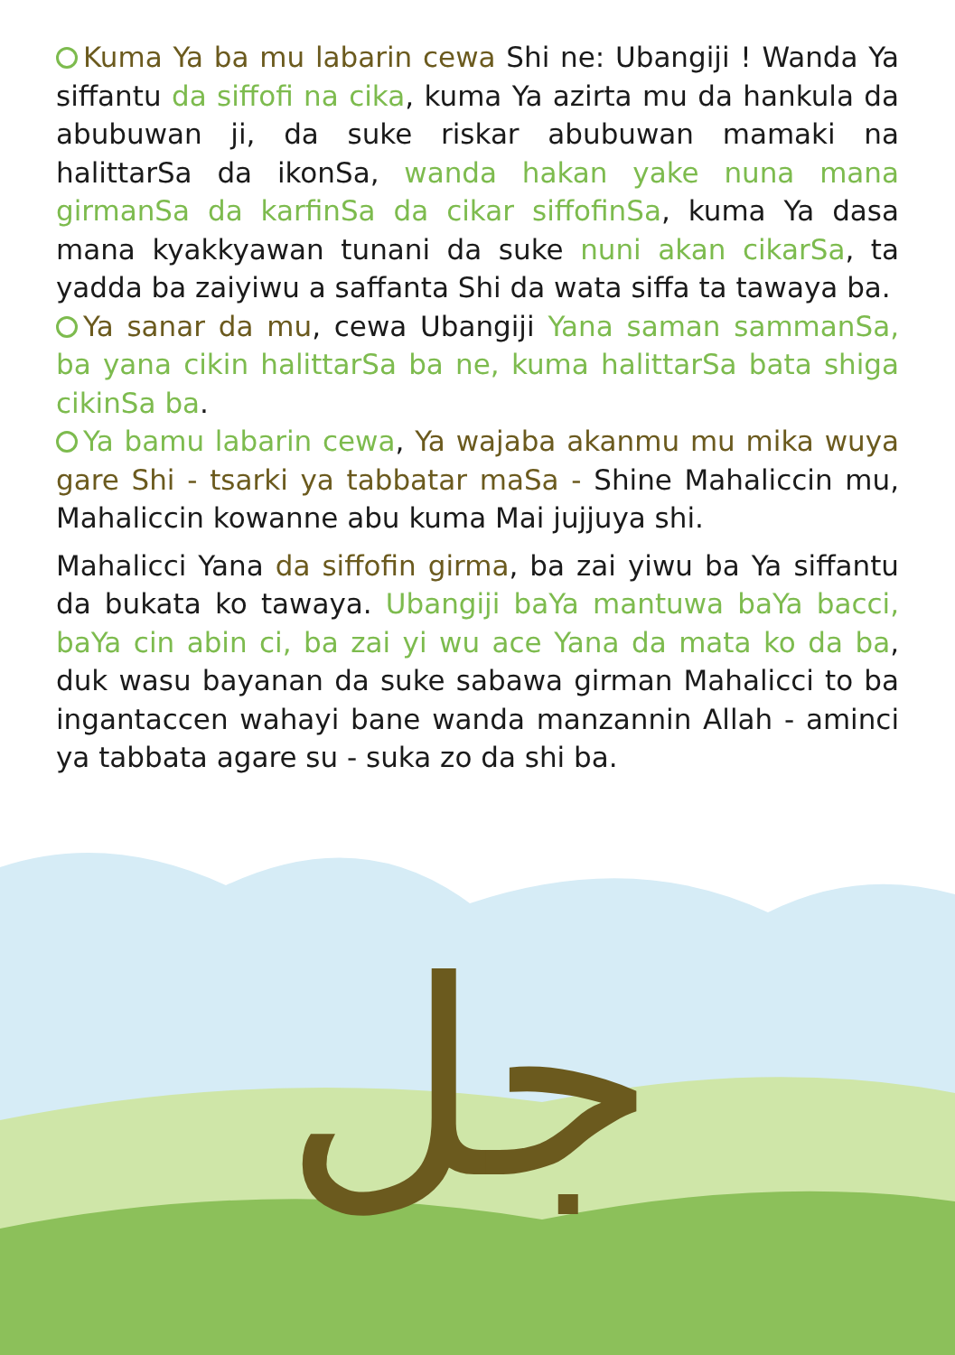Kuma Ya ba mu labarin cewa Shi ne: Ubangiji ! Wanda Ya siffantu da siffofi na cika, kuma Ya azirta mu da hankula da abubuwan ji, da suke riskar abubuwan mamaki na halittarSa da ikonSa, wanda hakan yake nuna mana girmanSa da karfinSa da cikar siffofinSa, kuma Ya dasa mana kyakkyawan tunani da suke nuni akan cikarSa, ta yadda ba zaiyiwu a saffanta Shi da wata siffa ta tawaya ba.
Ya sanar da mu, cewa Ubangiji Yana saman sammanSa, ba yana cikin halittarSa ba ne, kuma halittarSa bata shiga cikinSa ba.
Ya bamu labarin cewa, Ya wajaba akanmu mu mika wuya gare Shi - tsarki ya tabbatar maSa - Shine Mahaliccin mu, Mahaliccin kowanne abu kuma Mai jujjuya shi.
Mahalicci Yana da siffofin girma, ba zai yiwu ba Ya siffantu da bukata ko tawaya. Ubangiji baYa mantuwa baYa bacci, baYa cin abin ci, ba zai yi wu ace Yana da mata ko da ba, duk wasu bayanan da suke sabawa girman Mahalicci to ba ingantaccen wahayi bane wanda manzannin Allah - aminci ya tabbata agare su - suka zo da shi ba.
جل